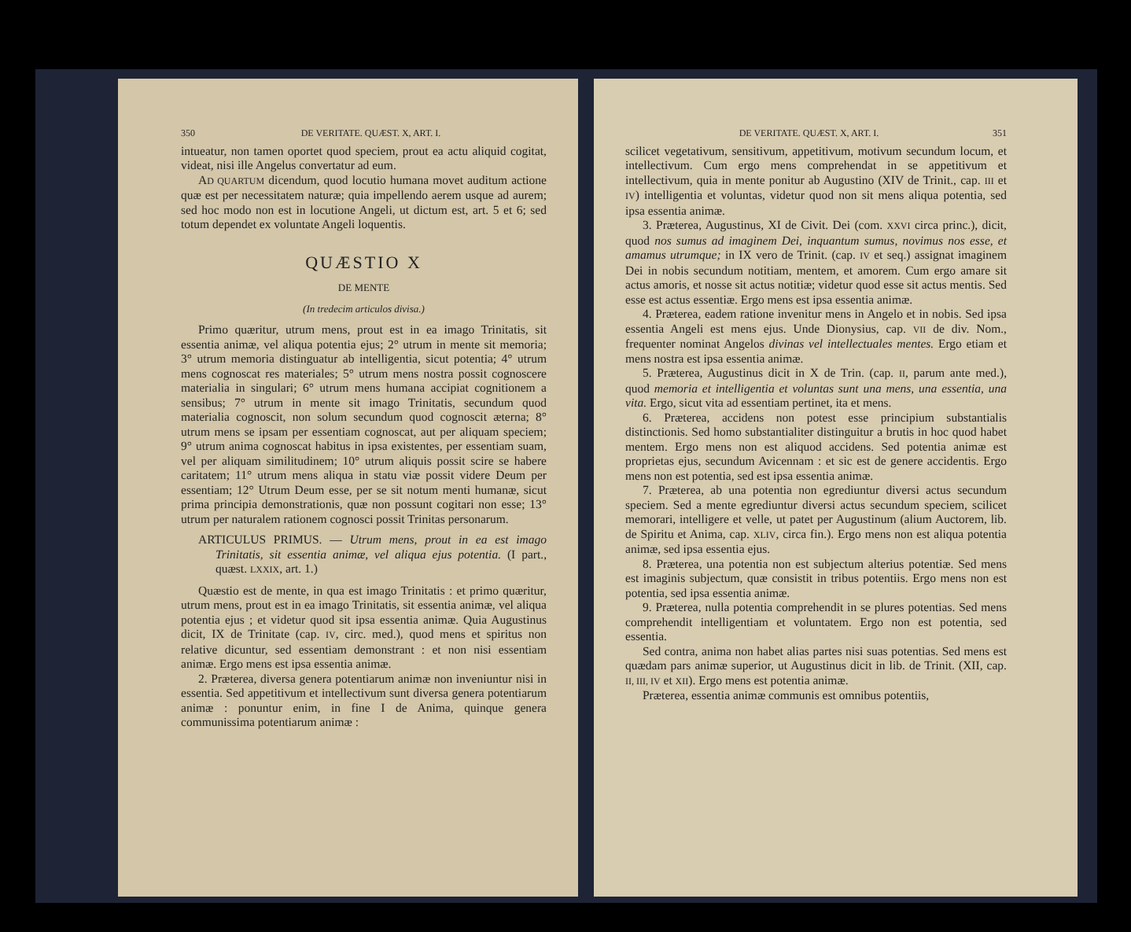350 DE VERITATE. QUÆST. X, ART. I.
intueatur, non tamen oportet quod speciem, prout ea actu aliquid cogitat, videat, nisi ille Angelus convertatur ad eum.
AD QUARTUM dicendum, quod locutio humana movet auditum actione quæ est per necessitatem naturæ; quia impellendo aerem usque ad aurem; sed hoc modo non est in locutione Angeli, ut dictum est, art. 5 et 6; sed totum dependet ex voluntate Angeli loquentis.
QUÆSTIO X
DE MENTE
(In tredecim articulos divisa.)
Primo quæritur, utrum mens, prout est in ea imago Trinitatis, sit essentia animæ, vel aliqua potentia ejus; 2° utrum in mente sit memoria; 3° utrum memoria distinguatur ab intelligentia, sicut potentia; 4° utrum mens cognoscat res materiales; 5° utrum mens nostra possit cognoscere materialia in singulari; 6° utrum mens humana accipiat cognitionem a sensibus; 7° utrum in mente sit imago Trinitatis, secundum quod materialia cognoscit, non solum secundum quod cognoscit æterna; 8° utrum mens se ipsam per essentiam cognoscat, aut per aliquam speciem; 9° utrum anima cognoscat habitus in ipsa existentes, per essentiam suam, vel per aliquam similitudinem; 10° utrum aliquis possit scire se habere caritatem; 11° utrum mens aliqua in statu viæ possit videre Deum per essentiam; 12° Utrum Deum esse, per se sit notum menti humanæ, sicut prima principia demonstrationis, quæ non possunt cogitari non esse; 13° utrum per naturalem rationem cognosci possit Trinitas personarum.
ARTICULUS PRIMUS. — Utrum mens, prout in ea est imago Trinitatis, sit essentia animæ, vel aliqua ejus potentia. (I part., quæst. LXXIX, art. 1.)
Quæstio est de mente, in qua est imago Trinitatis : et primo quæritur, utrum mens, prout est in ea imago Trinitatis, sit essentia animæ, vel aliqua potentia ejus ; et videtur quod sit ipsa essentia animæ. Quia Augustinus dicit, IX de Trinitate (cap. IV, circ. med.), quod mens et spiritus non relative dicuntur, sed essentiam demonstrant : et non nisi essentiam animæ. Ergo mens est ipsa essentia animæ.
2. Præterea, diversa genera potentiarum animæ non inveniuntur nisi in essentia. Sed appetitivum et intellectivum sunt diversa genera potentiarum animæ : ponuntur enim, in fine I de Anima, quinque genera communissima potentiarum animæ :
DE VERITATE. QUÆST. X, ART. I. 351
scilicet vegetativum, sensitivum, appetitivum, motivum secundum locum, et intellectivum. Cum ergo mens comprehendat in se appetitivum et intellectivum, quia in mente ponitur ab Augustino (XIV de Trinit., cap. III et IV) intelligentia et voluntas, videtur quod non sit mens aliqua potentia, sed ipsa essentia animæ.
3. Præterea, Augustinus, XI de Civit. Dei (com. XXVI circa princ.), dicit, quod nos sumus ad imaginem Dei, inquantum sumus, novimus nos esse, et amamus utrumque; in IX vero de Trinit. (cap. IV et seq.) assignat imaginem Dei in nobis secundum notitiam, mentem, et amorem. Cum ergo amare sit actus amoris, et nosse sit actus notitiæ; videtur quod esse sit actus mentis. Sed esse est actus essentiæ. Ergo mens est ipsa essentia animæ.
4. Præterea, eadem ratione invenitur mens in Angelo et in nobis. Sed ipsa essentia Angeli est mens ejus. Unde Dionysius, cap. VII de div. Nom., frequenter nominat Angelos divinas vel intellectuales mentes. Ergo etiam et mens nostra est ipsa essentia animæ.
5. Præterea, Augustinus dicit in X de Trin. (cap. II, parum ante med.), quod memoria et intelligentia et voluntas sunt una mens, una essentia, una vita. Ergo, sicut vita ad essentiam pertinet, ita et mens.
6. Præterea, accidens non potest esse principium substantialis distinctionis. Sed homo substantialiter distinguitur a brutis in hoc quod habet mentem. Ergo mens non est aliquod accidens. Sed potentia animæ est proprietas ejus, secundum Avicennam : et sic est de genere accidentis. Ergo mens non est potentia, sed est ipsa essentia animæ.
7. Præterea, ab una potentia non egrediuntur diversi actus secundum speciem. Sed a mente egrediuntur diversi actus secundum speciem, scilicet memorari, intelligere et velle, ut patet per Augustinum (alium Auctorem, lib. de Spiritu et Anima, cap. XLIV, circa fin.). Ergo mens non est aliqua potentia animæ, sed ipsa essentia ejus.
8. Præterea, una potentia non est subjectum alterius potentiæ. Sed mens est imaginis subjectum, quæ consistit in tribus potentiis. Ergo mens non est potentia, sed ipsa essentia animæ.
9. Præterea, nulla potentia comprehendit in se plures potentias. Sed mens comprehendit intelligentiam et voluntatem. Ergo non est potentia, sed essentia.
Sed contra, anima non habet alias partes nisi suas potentias. Sed mens est quædam pars animæ superior, ut Augustinus dicit in lib. de Trinit. (XII, cap. II, III, IV et XII). Ergo mens est potentia animæ.
Præterea, essentia animæ communis est omnibus potentiis,